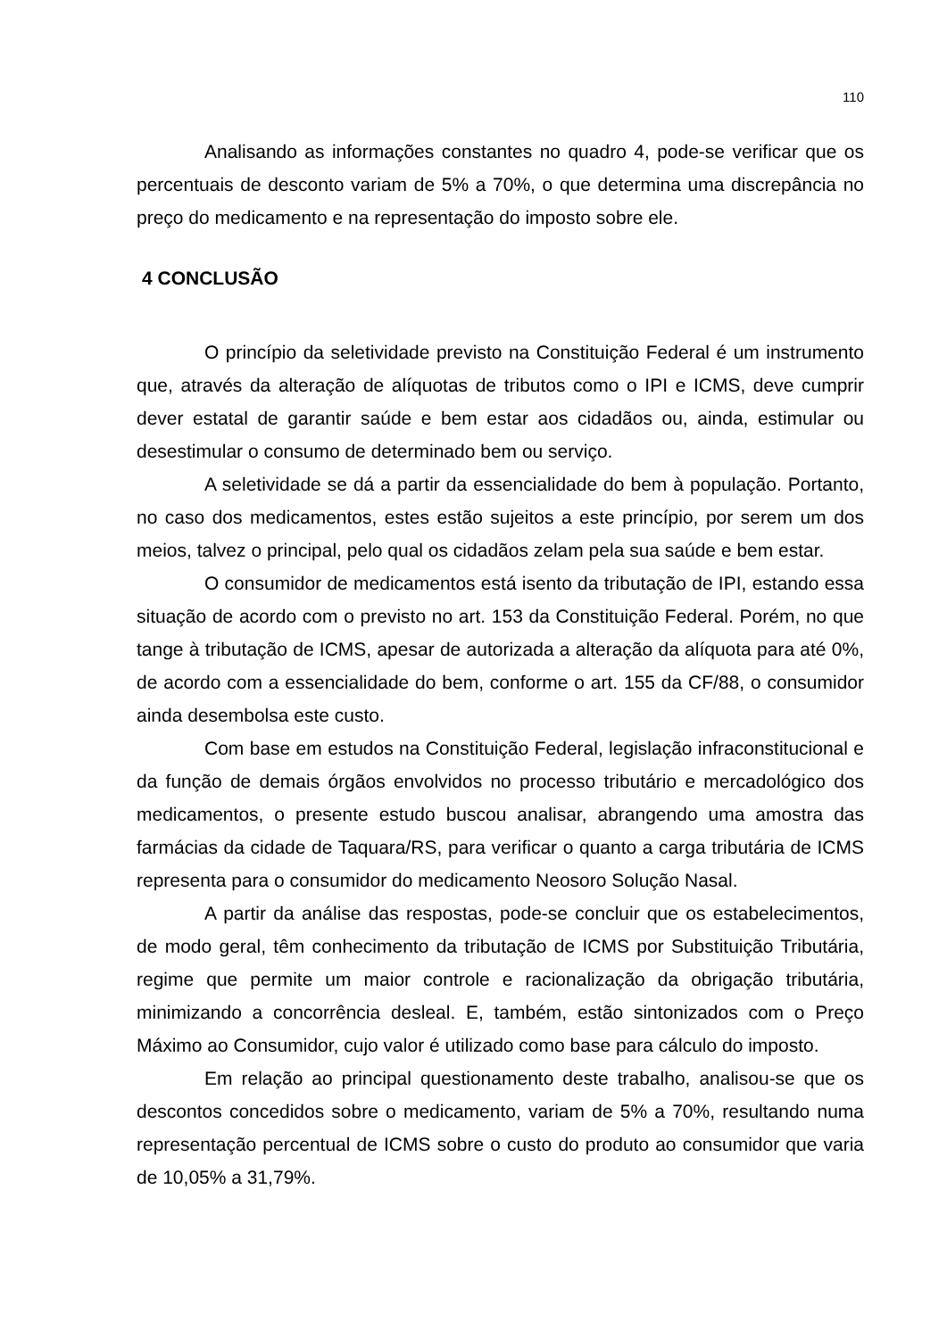110
Analisando as informações constantes no quadro 4, pode-se verificar que os percentuais de desconto variam de 5% a 70%, o que determina uma discrepância no preço do medicamento e na representação do imposto sobre ele.
4 CONCLUSÃO
O princípio da seletividade previsto na Constituição Federal é um instrumento que, através da alteração de alíquotas de tributos como o IPI e ICMS, deve cumprir dever estatal de garantir saúde e bem estar aos cidadãos ou, ainda, estimular ou desestimular o consumo de determinado bem ou serviço.
A seletividade se dá a partir da essencialidade do bem à população. Portanto, no caso dos medicamentos, estes estão sujeitos a este princípio, por serem um dos meios, talvez o principal, pelo qual os cidadãos zelam pela sua saúde e bem estar.
O consumidor de medicamentos está isento da tributação de IPI, estando essa situação de acordo com o previsto no art. 153 da Constituição Federal. Porém, no que tange à tributação de ICMS, apesar de autorizada a alteração da alíquota para até 0%, de acordo com a essencialidade do bem, conforme o art. 155 da CF/88, o consumidor ainda desembolsa este custo.
Com base em estudos na Constituição Federal, legislação infraconstitucional e da função de demais órgãos envolvidos no processo tributário e mercadológico dos medicamentos, o presente estudo buscou analisar, abrangendo uma amostra das farmácias da cidade de Taquara/RS, para verificar o quanto a carga tributária de ICMS representa para o consumidor do medicamento Neosoro Solução Nasal.
A partir da análise das respostas, pode-se concluir que os estabelecimentos, de modo geral, têm conhecimento da tributação de ICMS por Substituição Tributária, regime que permite um maior controle e racionalização da obrigação tributária, minimizando a concorrência desleal. E, também, estão sintonizados com o Preço Máximo ao Consumidor, cujo valor é utilizado como base para cálculo do imposto.
Em relação ao principal questionamento deste trabalho, analisou-se que os descontos concedidos sobre o medicamento, variam de 5% a 70%, resultando numa representação percentual de ICMS sobre o custo do produto ao consumidor que varia de 10,05% a 31,79%.